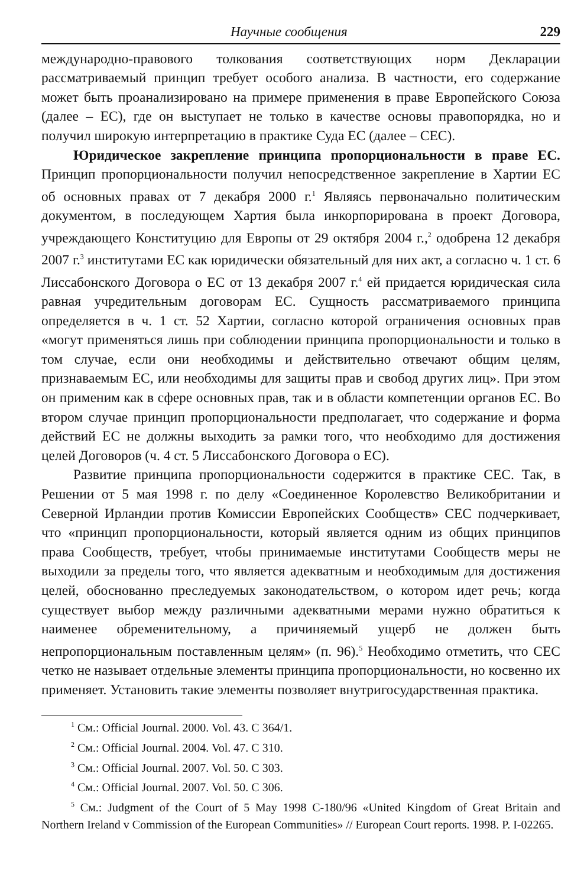Научные сообщения 229
международно-правового толкования соответствующих норм Декларации рассматриваемый принцип требует особого анализа. В частности, его содержание может быть проанализировано на примере применения в праве Европейского Союза (далее – ЕС), где он выступает не только в качестве основы правопорядка, но и получил широкую интерпретацию в практике Суда ЕС (далее – СЕС).
Юридическое закрепление принципа пропорциональности в праве ЕС. Принцип пропорциональности получил непосредственное закрепление в Хартии ЕС об основных правах от 7 декабря 2000 г.<sup>1</sup> Являясь первоначально политическим документом, в последующем Хартия была инкорпорирована в проект Договора, учреждающего Конституцию для Европы от 29 октября 2004 г.,<sup>2</sup> одобрена 12 декабря 2007 г.<sup>3</sup> институтами ЕС как юридически обязательный для них акт, а согласно ч. 1 ст. 6 Лиссабонского Договора о ЕС от 13 декабря 2007 г.<sup>4</sup> ей придается юридическая сила равная учредительным договорам ЕС. Сущность рассматриваемого принципа определяется в ч. 1 ст. 52 Хартии, согласно которой ограничения основных прав «могут применяться лишь при соблюдении принципа пропорциональности и только в том случае, если они необходимы и действительно отвечают общим целям, признаваемым ЕС, или необходимы для защиты прав и свобод других лиц». При этом он применим как в сфере основных прав, так и в области компетенции органов ЕС. Во втором случае принцип пропорциональности предполагает, что содержание и форма действий ЕС не должны выходить за рамки того, что необходимо для достижения целей Договоров (ч. 4 ст. 5 Лиссабонского Договора о ЕС).
Развитие принципа пропорциональности содержится в практике СЕС. Так, в Решении от 5 мая 1998 г. по делу «Соединенное Королевство Великобритании и Северной Ирландии против Комиссии Европейских Сообществ» СЕС подчеркивает, что «принцип пропорциональности, который является одним из общих принципов права Сообществ, требует, чтобы принимаемые институтами Сообществ меры не выходили за пределы того, что является адекватным и необходимым для достижения целей, обоснованно преследуемых законодательством, о котором идет речь; когда существует выбор между различными адекватными мерами нужно обратиться к наименее обременительному, а причиняемый ущерб не должен быть непропорциональным поставленным целям» (п. 96).<sup>5</sup> Необходимо отметить, что СЕС четко не называет отдельные элементы принципа пропорциональности, но косвенно их применяет. Установить такие элементы позволяет внутригосударственная практика.
<sup>1</sup> См.: Official Journal. 2000. Vol. 43. C 364/1.
<sup>2</sup> См.: Official Journal. 2004. Vol. 47. C 310.
<sup>3</sup> См.: Official Journal. 2007. Vol. 50. C 303.
<sup>4</sup> См.: Official Journal. 2007. Vol. 50. C 306.
<sup>5</sup> См.: Judgment of the Court of 5 May 1998 C-180/96 «United Kingdom of Great Britain and Northern Ireland v Commission of the European Communities» // European Court reports. 1998. P. I-02265.